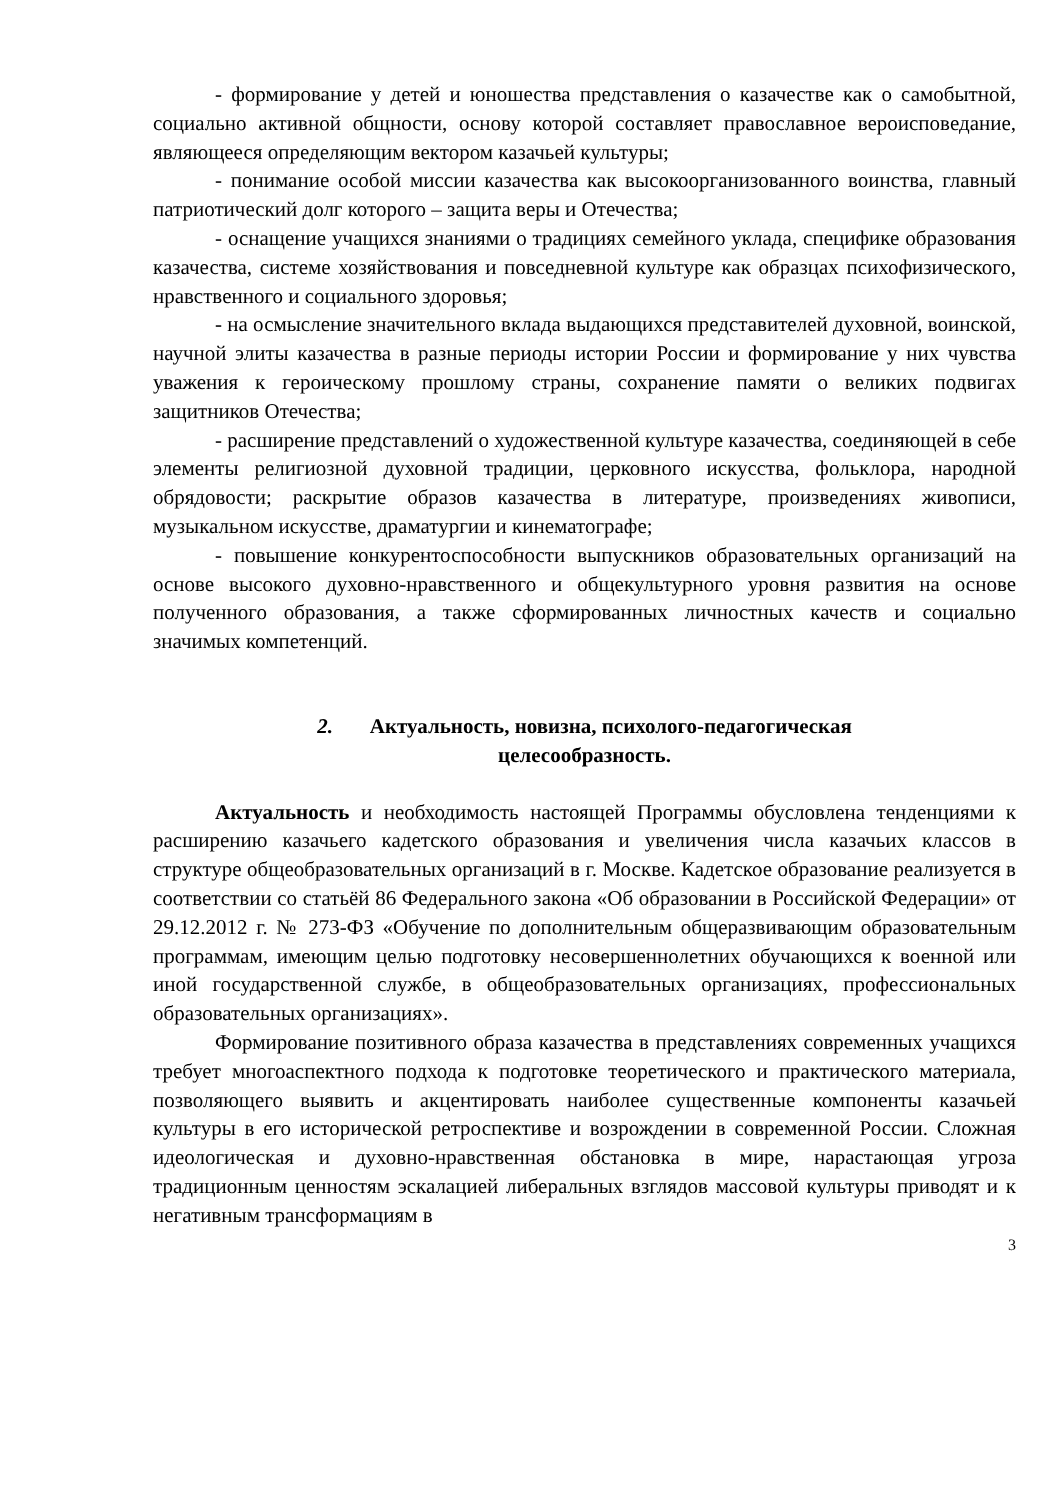- формирование у детей и юношества представления о казачестве как о самобытной, социально активной общности, основу которой составляет православное вероисповедание, являющееся определяющим вектором казачьей культуры;
- понимание особой миссии казачества как высокоорганизованного воинства, главный патриотический долг которого – защита веры и Отечества;
- оснащение учащихся знаниями о традициях семейного уклада, специфике образования казачества, системе хозяйствования и повседневной культуре как образцах психофизического, нравственного и социального здоровья;
- на осмысление значительного вклада выдающихся представителей духовной, воинской, научной элиты казачества в разные периоды истории России и формирование у них чувства уважения к героическому прошлому страны, сохранение памяти о великих подвигах защитников Отечества;
- расширение представлений о художественной культуре казачества, соединяющей в себе элементы религиозной духовной традиции, церковного искусства, фольклора, народной обрядовости; раскрытие образов казачества в литературе, произведениях живописи, музыкальном искусстве, драматургии и кинематографе;
- повышение конкурентоспособности выпускников образовательных организаций на основе высокого духовно-нравственного и общекультурного уровня развития на основе полученного образования, а также сформированных личностных качеств и социально значимых компетенций.
2. Актуальность, новизна, психолого-педагогическая
целесообразность.
Актуальность и необходимость настоящей Программы обусловлена тенденциями к расширению казачьего кадетского образования и увеличения числа казачьих классов в структуре общеобразовательных организаций в г. Москве. Кадетское образование реализуется в соответствии со статьёй 86 Федерального закона «Об образовании в Российской Федерации» от 29.12.2012 г. № 273-ФЗ «Обучение по дополнительным общеразвивающим образовательным программам, имеющим целью подготовку несовершеннолетних обучающихся к военной или иной государственной службе, в общеобразовательных организациях, профессиональных образовательных организациях».
Формирование позитивного образа казачества в представлениях современных учащихся требует многоаспектного подхода к подготовке теоретического и практического материала, позволяющего выявить и акцентировать наиболее существенные компоненты казачьей культуры в его исторической ретроспективе и возрождении в современной России. Сложная идеологическая и духовно-нравственная обстановка в мире, нарастающая угроза традиционным ценностям эскалацией либеральных взглядов массовой культуры приводят и к негативным трансформациям в
3